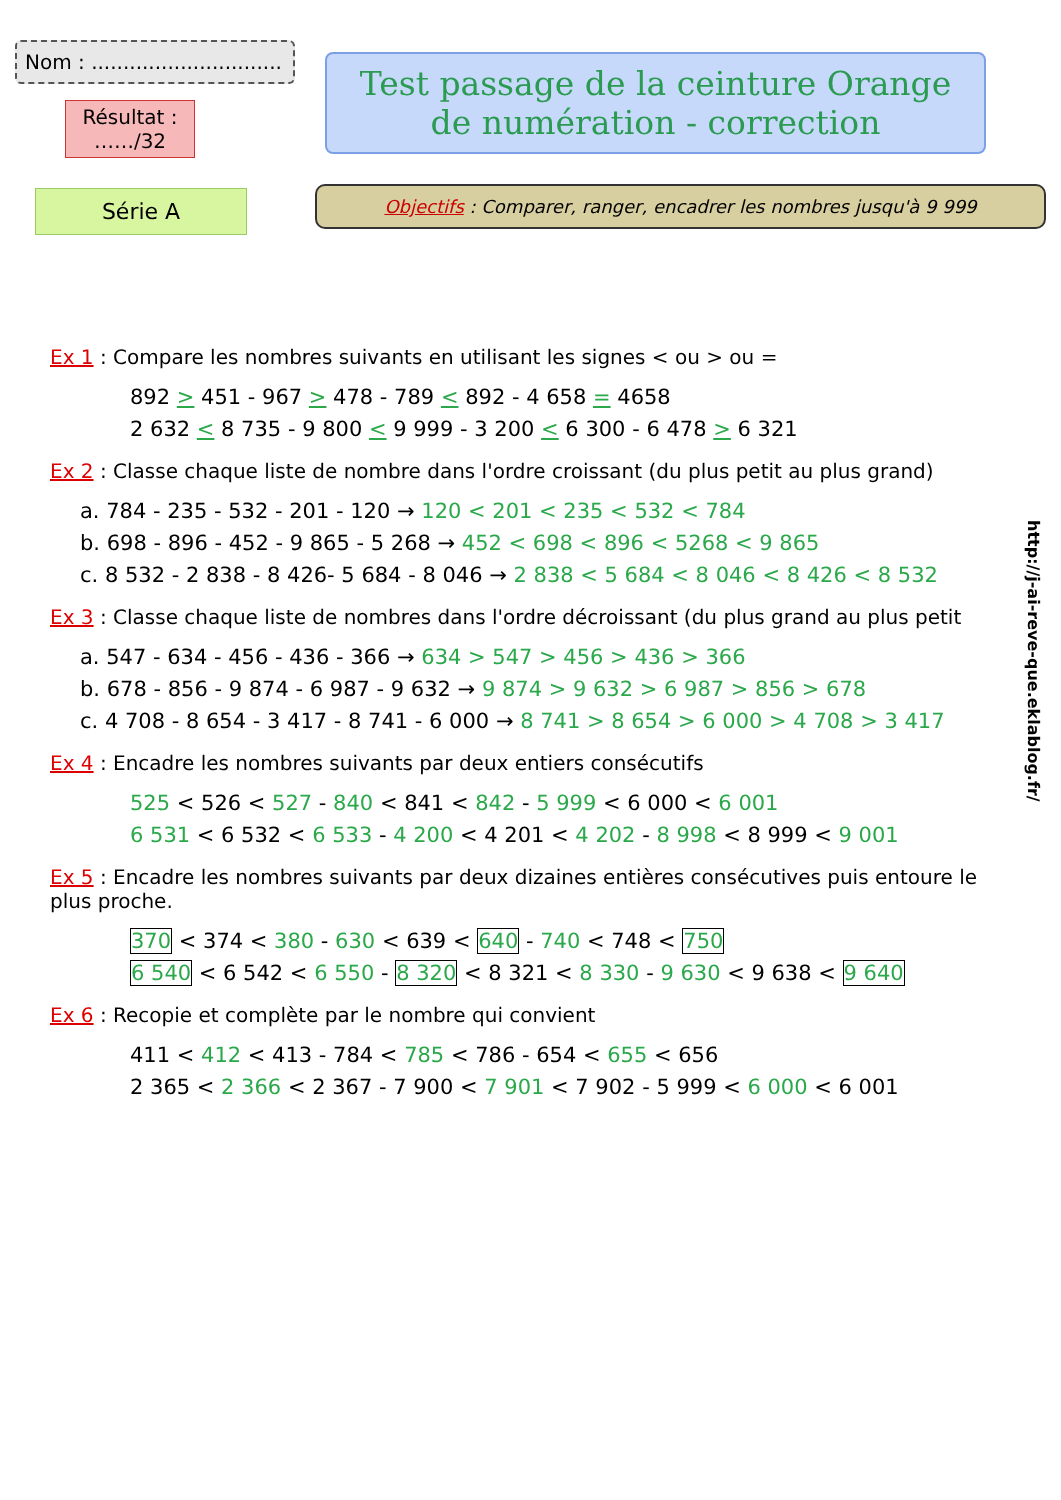Nom : ..............................
Résultat :
……/32
Série A
Test passage de la ceinture Orange
de numération - correction
Objectifs : Comparer, ranger, encadrer les nombres jusqu'à 9 999
Ex 1 : Compare les nombres suivants en utilisant les signes < ou > ou =
892 > 451 - 967 > 478 - 789 < 892 - 4 658 = 4658
2 632 < 8 735 - 9 800 < 9 999 - 3 200 < 6 300 - 6 478 > 6 321
Ex 2 : Classe chaque liste de nombre dans l'ordre croissant (du plus petit au plus grand)
a. 784 - 235 - 532 - 201 - 120 → 120 < 201 < 235 < 532 < 784
b. 698 - 896 - 452 - 9 865 - 5 268 → 452 < 698 < 896 < 5268 < 9 865
c. 8 532 - 2 838 - 8 426- 5 684 - 8 046 → 2 838 < 5 684 < 8 046 < 8 426 < 8 532
Ex 3 : Classe chaque liste de nombres dans l'ordre décroissant (du plus grand au plus petit
a. 547 - 634 - 456 - 436 - 366 → 634 > 547 > 456 > 436 > 366
b. 678 - 856 - 9 874 - 6 987 - 9 632 → 9 874 > 9 632 > 6 987 > 856 > 678
c. 4 708 - 8 654 - 3 417 - 8 741 - 6 000 → 8 741 > 8 654 > 6 000 > 4 708 > 3 417
Ex 4 : Encadre les nombres suivants par deux entiers consécutifs
525 < 526 < 527 - 840 < 841 < 842 - 5 999 < 6 000 < 6 001
6 531 < 6 532 < 6 533 - 4 200 < 4 201 < 4 202 - 8 998 < 8 999 < 9 001
Ex 5 : Encadre les nombres suivants par deux dizaines entières consécutives puis entoure le plus proche.
370 < 374 < 380 - 630 < 639 < 640 - 740 < 748 < 750
6 540 < 6 542 < 6 550 - 8 320 < 8 321 < 8 330 - 9 630 < 9 638 < 9 640
Ex 6 : Recopie et complète par le nombre qui convient
411 < 412 < 413 - 784 < 785 < 786 - 654 < 655 < 656
2 365 < 2 366 < 2 367 - 7 900 < 7 901 < 7 902 - 5 999 < 6 000 < 6 001
http://j-ai-reve-que.eklablog.fr/